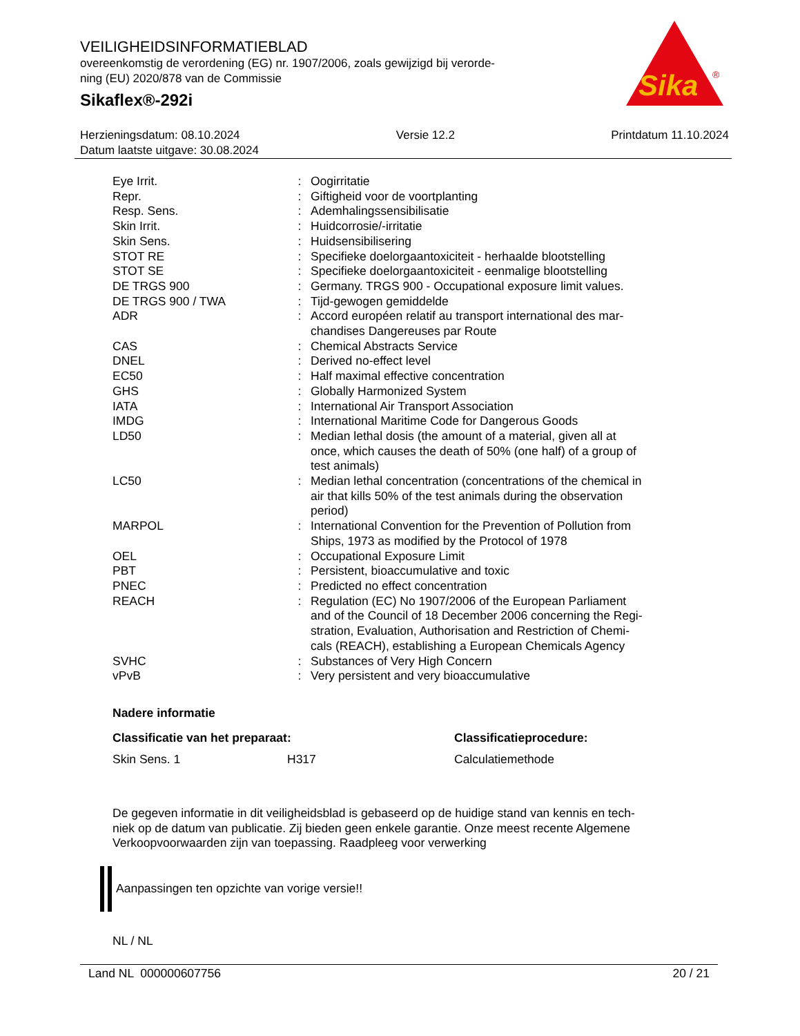VEILIGHEIDSINFORMATIEBLAD
overeenkomstig de verordening (EG) nr. 1907/2006, zoals gewijzigd bij verorde-
ning (EU) 2020/878 van de Commissie
Sikaflex®-292i
Sika
®
Herzieningsdatum: 08.10.2024 Versie 12.2 Printdatum 11.10.2024
Datum laatste uitgave: 30.08.2024
| Eye Irrit. | : | Oogirritatie |
| Repr. | : | Giftigheid voor de voortplanting |
| Resp. Sens. | : | Ademhalingssensibilisatie |
| Skin Irrit. | : | Huidcorrosie/-irritatie |
| Skin Sens. | : | Huidsensibilisering |
| STOT RE | : | Specifieke doelorgaantoxiciteit - herhaalde blootstelling |
| STOT SE | : | Specifieke doelorgaantoxiciteit - eenmalige blootstelling |
| DE TRGS 900 | : | Germany. TRGS 900 - Occupational exposure limit values. |
| DE TRGS 900 / TWA | : | Tijd-gewogen gemiddelde |
| ADR | : | Accord européen relatif au transport international des mar- chandises Dangereuses par Route |
| CAS | : | Chemical Abstracts Service |
| DNEL | : | Derived no-effect level |
| EC50 | : | Half maximal effective concentration |
| GHS | : | Globally Harmonized System |
| IATA | : | International Air Transport Association |
| IMDG | : | International Maritime Code for Dangerous Goods |
| LD50 | : | Median lethal dosis (the amount of a material, given all at once, which causes the death of 50% (one half) of a group of test animals) |
| LC50 | : | Median lethal concentration (concentrations of the chemical in air that kills 50% of the test animals during the observation period) |
| MARPOL | : | International Convention for the Prevention of Pollution from Ships, 1973 as modified by the Protocol of 1978 |
| OEL | : | Occupational Exposure Limit |
| PBT | : | Persistent, bioaccumulative and toxic |
| PNEC | : | Predicted no effect concentration |
| REACH | : | Regulation (EC) No 1907/2006 of the European Parliament and of the Council of 18 December 2006 concerning the Regi- stration, Evaluation, Authorisation and Restriction of Chemi- cals (REACH), establishing a European Chemicals Agency |
| SVHC | : | Substances of Very High Concern |
| vPvB | : | Very persistent and very bioaccumulative |
Nadere informatie
Classificatie van het preparaat: Classificatieprocedure:
Skin Sens. 1 H317 Calculatiemethode
De gegeven informatie in dit veiligheidsblad is gebaseerd op de huidige stand van kennis en tech-
niek op de datum van publicatie. Zij bieden geen enkele garantie. Onze meest recente Algemene
Verkoopvoorwaarden zijn van toepassing. Raadpleeg voor verwerking
Aanpassingen ten opzichte van vorige versie!!
NL / NL
Land NL 000000607756 20 / 21